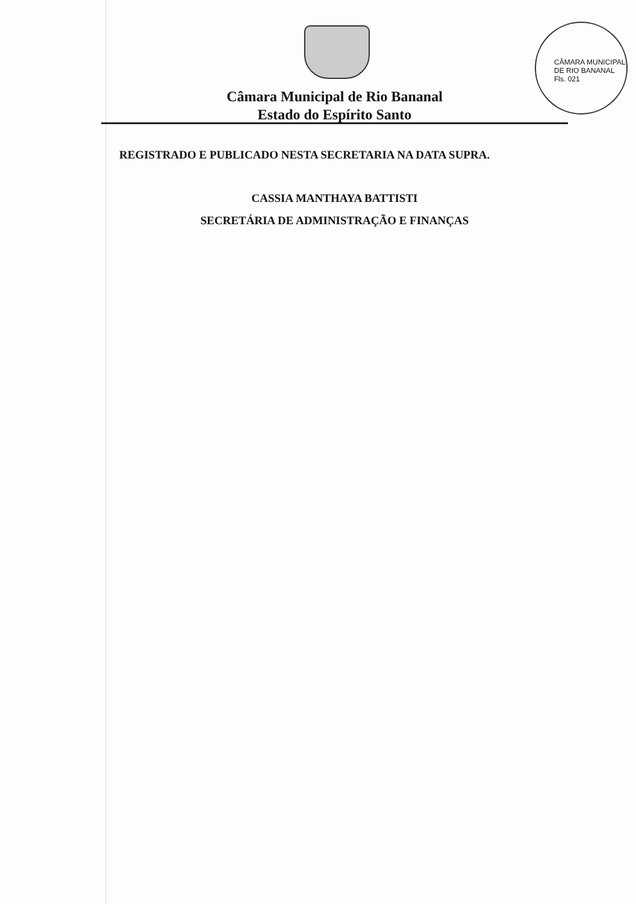Câmara Municipal de Rio Bananal
Estado do Espírito Santo
CÂMARA MUNICIPAL DE RIO BANANAL
Fls. 021
REGISTRADO E PUBLICADO NESTA SECRETARIA NA DATA SUPRA.
CASSIA MANTHAYA BATTISTI
SECRETÁRIA DE ADMINISTRAÇÃO E FINANÇAS